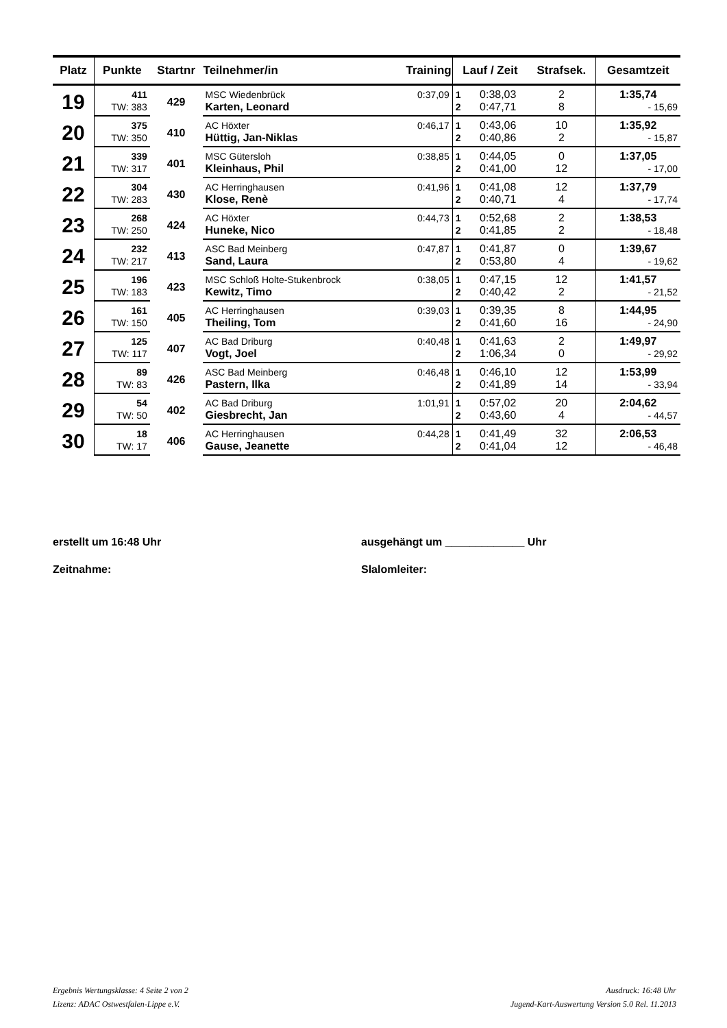| Platz | Punkte | Startnr | Teilnehmer/in | Training | Lauf / Zeit | | Strafsek. | Gesamtzeit |
| --- | --- | --- | --- | --- | --- | --- | --- | --- |
| 19 | 411 | 429 | MSC Wiedenbrück | 0:37,09 | 1 | 0:38,03 | 2 | 1:35,74 |
| | TW: 383 | | Karten, Leonard | | 2 | 0:47,71 | 8 | - 15,69 |
| 20 | 375 | 410 | AC Höxter | 0:46,17 | 1 | 0:43,06 | 10 | 1:35,92 |
| | TW: 350 | | Hüttig, Jan-Niklas | | 2 | 0:40,86 | 2 | - 15,87 |
| 21 | 339 | 401 | MSC Gütersloh | 0:38,85 | 1 | 0:44,05 | 0 | 1:37,05 |
| | TW: 317 | | Kleinhaus, Phil | | 2 | 0:41,00 | 12 | - 17,00 |
| 22 | 304 | 430 | AC Herringhausen | 0:41,96 | 1 | 0:41,08 | 12 | 1:37,79 |
| | TW: 283 | | Klose, Renè | | 2 | 0:40,71 | 4 | - 17,74 |
| 23 | 268 | 424 | AC Höxter | 0:44,73 | 1 | 0:52,68 | 2 | 1:38,53 |
| | TW: 250 | | Huneke, Nico | | 2 | 0:41,85 | 2 | - 18,48 |
| 24 | 232 | 413 | ASC Bad Meinberg | 0:47,87 | 1 | 0:41,87 | 0 | 1:39,67 |
| | TW: 217 | | Sand, Laura | | 2 | 0:53,80 | 4 | - 19,62 |
| 25 | 196 | 423 | MSC Schloß Holte-Stukenbrock | 0:38,05 | 1 | 0:47,15 | 12 | 1:41,57 |
| | TW: 183 | | Kewitz, Timo | | 2 | 0:40,42 | 2 | - 21,52 |
| 26 | 161 | 405 | AC Herringhausen | 0:39,03 | 1 | 0:39,35 | 8 | 1:44,95 |
| | TW: 150 | | Theiling, Tom | | 2 | 0:41,60 | 16 | - 24,90 |
| 27 | 125 | 407 | AC Bad Driburg | 0:40,48 | 1 | 0:41,63 | 2 | 1:49,97 |
| | TW: 117 | | Vogt, Joel | | 2 | 1:06,34 | 0 | - 29,92 |
| 28 | 89 | 426 | ASC Bad Meinberg | 0:46,48 | 1 | 0:46,10 | 12 | 1:53,99 |
| | TW: 83 | | Pastern, Ilka | | 2 | 0:41,89 | 14 | - 33,94 |
| 29 | 54 | 402 | AC Bad Driburg | 1:01,91 | 1 | 0:57,02 | 20 | 2:04,62 |
| | TW: 50 | | Giesbrecht, Jan | | 2 | 0:43,60 | 4 | - 44,57 |
| 30 | 18 | 406 | AC Herringhausen | 0:44,28 | 1 | 0:41,49 | 32 | 2:06,53 |
| | TW: 17 | | Gause, Jeanette | | 2 | 0:41,04 | 12 | - 46,48 |
erstellt um 16:48 Uhr ausgehängt um _____________ Uhr
Zeitnahme: Slalomleiter:
Ergebnis Wertungsklasse: 4 Seite 2 von 2
Lizenz: ADAC Ostwestfalen-Lippe e.V.
Ausdruck: 16:48 Uhr
Jugend-Kart-Auswertung Version 5.0 Rel. 11.2013